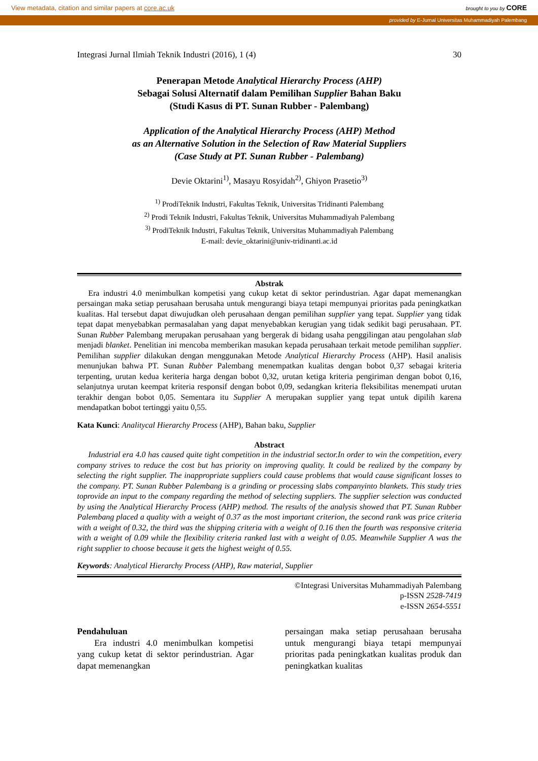View metadata, citation and similar papers at core.ac.uk brought to you by CORE
provided by E-Jurnal Universitas Muhammadiyah Palembang
Integrasi Jurnal Ilmiah Teknik Industri (2016), 1 (4) 30
Penerapan Metode Analytical Hierarchy Process (AHP)
Sebagai Solusi Alternatif dalam Pemilihan Supplier Bahan Baku
(Studi Kasus di PT. Sunan Rubber - Palembang)
Application of the Analytical Hierarchy Process (AHP) Method
as an Alternative Solution in the Selection of Raw Material Suppliers
(Case Study at PT. Sunan Rubber - Palembang)
Devie Oktarini<sup>1)</sup>, Masayu Rosyidah<sup>2)</sup>, Ghiyon Prasetio<sup>3)</sup>
<sup>1)</sup> ProdiTeknik Industri, Fakultas Teknik, Universitas Tridinanti Palembang
<sup>2)</sup> Prodi Teknik Industri, Fakultas Teknik, Universitas Muhammadiyah Palembang
<sup>3)</sup> ProdiTeknik Industri, Fakultas Teknik, Universitas Muhammadiyah Palembang
E-mail: devie_oktarini@univ-tridinanti.ac.id
Abstrak
Era industri 4.0 menimbulkan kompetisi yang cukup ketat di sektor perindustrian. Agar dapat memenangkan persaingan maka setiap perusahaan berusaha untuk mengurangi biaya tetapi mempunyai prioritas pada peningkatkan kualitas. Hal tersebut dapat diwujudkan oleh perusahaan dengan pemilihan supplier yang tepat. Supplier yang tidak tepat dapat menyebabkan permasalahan yang dapat menyebabkan kerugian yang tidak sedikit bagi perusahaan. PT. Sunan Rubber Palembang merupakan perusahaan yang bergerak di bidang usaha penggilingan atau pengolahan slab menjadi blanket. Penelitian ini mencoba memberikan masukan kepada perusahaan terkait metode pemilihan supplier. Pemilihan supplier dilakukan dengan menggunakan Metode Analytical Hierarchy Process (AHP). Hasil analisis menunjukan bahwa PT. Sunan Rubber Palembang menempatkan kualitas dengan bobot 0,37 sebagai kriteria terpenting, urutan kedua keriteria harga dengan bobot 0,32, urutan ketiga kriteria pengiriman dengan bobot 0,16, selanjutnya urutan keempat kriteria responsif dengan bobot 0,09, sedangkan kriteria fleksibilitas menempati urutan terakhir dengan bobot 0,05. Sementara itu Supplier A merupakan supplier yang tepat untuk dipilih karena mendapatkan bobot tertinggi yaitu 0,55.
Kata Kunci: Analitycal Hierarchy Process (AHP), Bahan baku, Supplier
Abstract
Industrial era 4.0 has caused quite tight competition in the industrial sector.In order to win the competition, every company strives to reduce the cost but has priority on improving quality. It could be realized by the company by selecting the right supplier. The inappropriate suppliers could cause problems that would cause significant losses to the company. PT. Sunan Rubber Palembang is a grinding or processing slabs companyinto blankets. This study tries toprovide an input to the company regarding the method of selecting suppliers. The supplier selection was conducted by using the Analytical Hierarchy Process (AHP) method. The results of the analysis showed that PT. Sunan Rubber Palembang placed a quality with a weight of 0.37 as the most important criterion, the second rank was price criteria with a weight of 0.32, the third was the shipping criteria with a weight of 0.16 then the fourth was responsive criteria with a weight of 0.09 while the flexibility criteria ranked last with a weight of 0.05. Meanwhile Supplier A was the right supplier to choose because it gets the highest weight of 0.55.
Keywords: Analytical Hierarchy Process (AHP), Raw material, Supplier
©Integrasi Universitas Muhammadiyah Palembang
p-ISSN 2528-7419
e-ISSN 2654-5551
Pendahuluan
Era industri 4.0 menimbulkan kompetisi yang cukup ketat di sektor perindustrian. Agar dapat memenangkan
persaingan maka setiap perusahaan berusaha untuk mengurangi biaya tetapi mempunyai prioritas pada peningkatkan kualitas produk dan peningkatkan kualitas